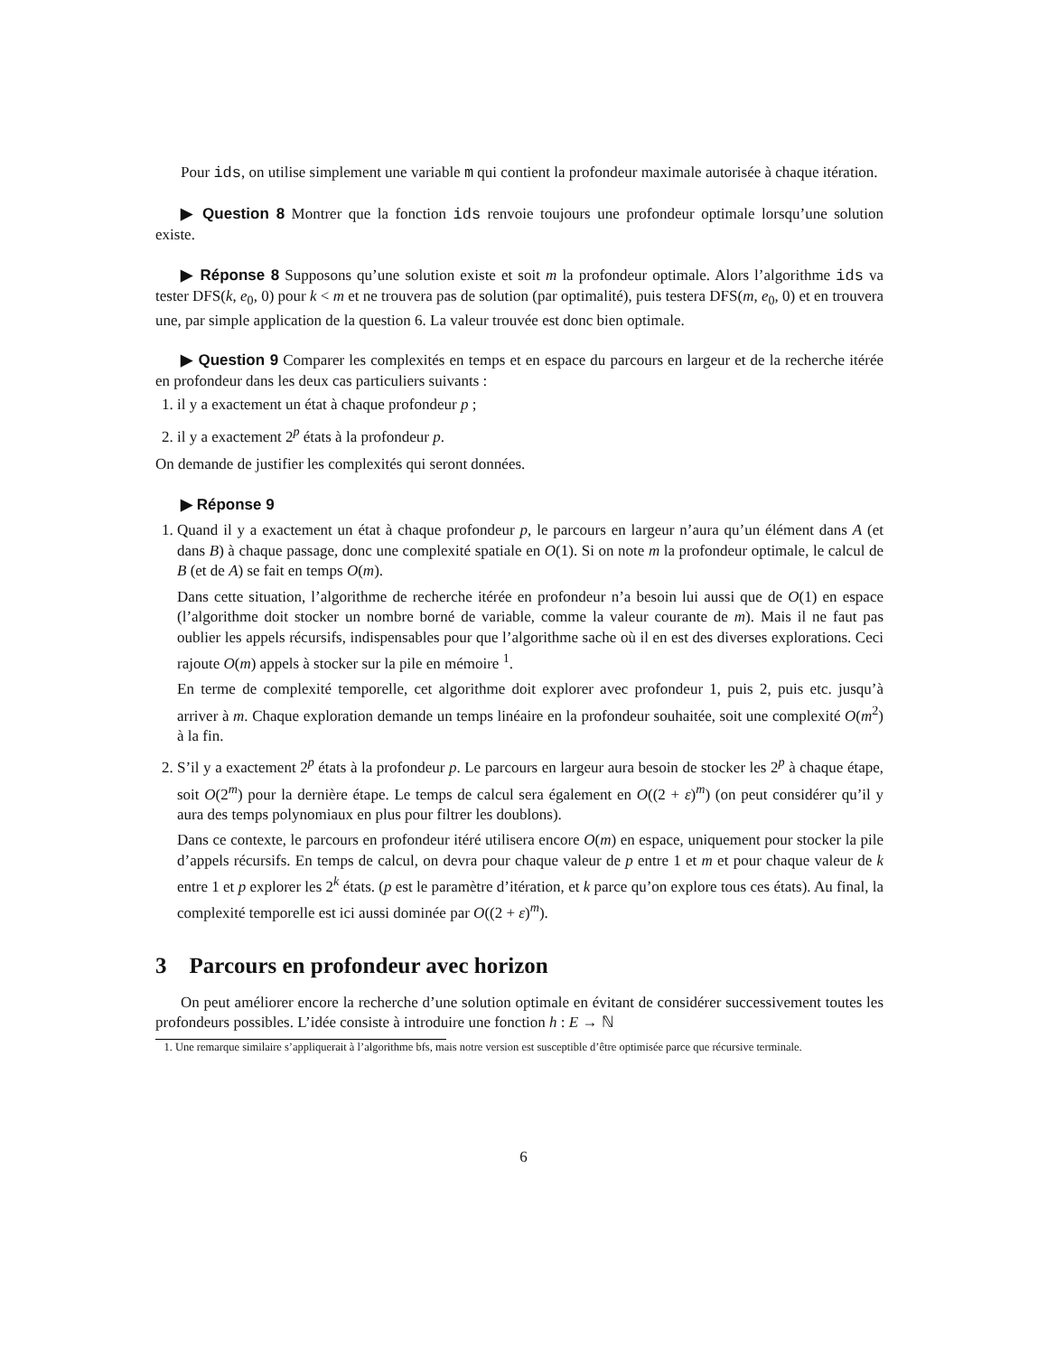Pour ids, on utilise simplement une variable m qui contient la profondeur maximale autorisée à chaque itération.
▶ Question 8 Montrer que la fonction ids renvoie toujours une profondeur optimale lorsqu’une solution existe.
▶ Réponse 8 Supposons qu’une solution existe et soit m la profondeur optimale. Alors l’algorithme ids va tester DFS(k, e<sub>0</sub>, 0) pour k < m et ne trouvera pas de solution (par optimalité), puis testera DFS(m, e<sub>0</sub>, 0) et en trouvera une, par simple application de la question 6. La valeur trouvée est donc bien optimale.
▶ Question 9 Comparer les complexités en temps et en espace du parcours en largeur et de la recherche itérée en profondeur dans les deux cas particuliers suivants :
1. il y a exactement un état à chaque profondeur p ;
2. il y a exactement 2<sup>p</sup> états à la profondeur p.
On demande de justifier les complexités qui seront données.
▶ Réponse 9
1. Quand il y a exactement un état à chaque profondeur p, le parcours en largeur n’aura qu’un élément dans A (et dans B) à chaque passage, donc une complexité spatiale en O(1). Si on note m la profondeur optimale, le calcul de B (et de A) se fait en temps O(m).
Dans cette situation, l’algorithme de recherche itérée en profondeur n’a besoin lui aussi que de O(1) en espace (l’algorithme doit stocker un nombre borné de variable, comme la valeur courante de m). Mais il ne faut pas oublier les appels récursifs, indispensables pour que l’algorithme sache où il en est des diverses explorations. Ceci rajoute O(m) appels à stocker sur la pile en mémoire <sup>1</sup>.
En terme de complexité temporelle, cet algorithme doit explorer avec profondeur 1, puis 2, puis etc. jusqu’à arriver à m. Chaque exploration demande un temps linéaire en la profondeur souhaitée, soit une complexité O(m<sup>2</sup>) à la fin.
2. S’il y a exactement 2<sup>p</sup> états à la profondeur p. Le parcours en largeur aura besoin de stocker les 2<sup>p</sup> à chaque étape, soit O(2<sup>m</sup>) pour la dernière étape. Le temps de calcul sera également en O((2 + ε)<sup>m</sup>) (on peut considérer qu’il y aura des temps polynomiaux en plus pour filtrer les doublons).
Dans ce contexte, le parcours en profondeur itéré utilisera encore O(m) en espace, uniquement pour stocker la pile d’appels récursifs. En temps de calcul, on devra pour chaque valeur de p entre 1 et m et pour chaque valeur de k entre 1 et p explorer les 2<sup>k</sup> états. (p est le paramètre d’itération, et k parce qu’on explore tous ces états). Au final, la complexité temporelle est ici aussi dominée par O((2 + ε)<sup>m</sup>).
3 Parcours en profondeur avec horizon
On peut améliorer encore la recherche d’une solution optimale en évitant de considérer successivement toutes les profondeurs possibles. L’idée consiste à introduire une fonction h : E → ℕ
1. Une remarque similaire s’appliquerait à l’algorithme bfs, mais notre version est susceptible d’être optimisée parce que récursive terminale.
6